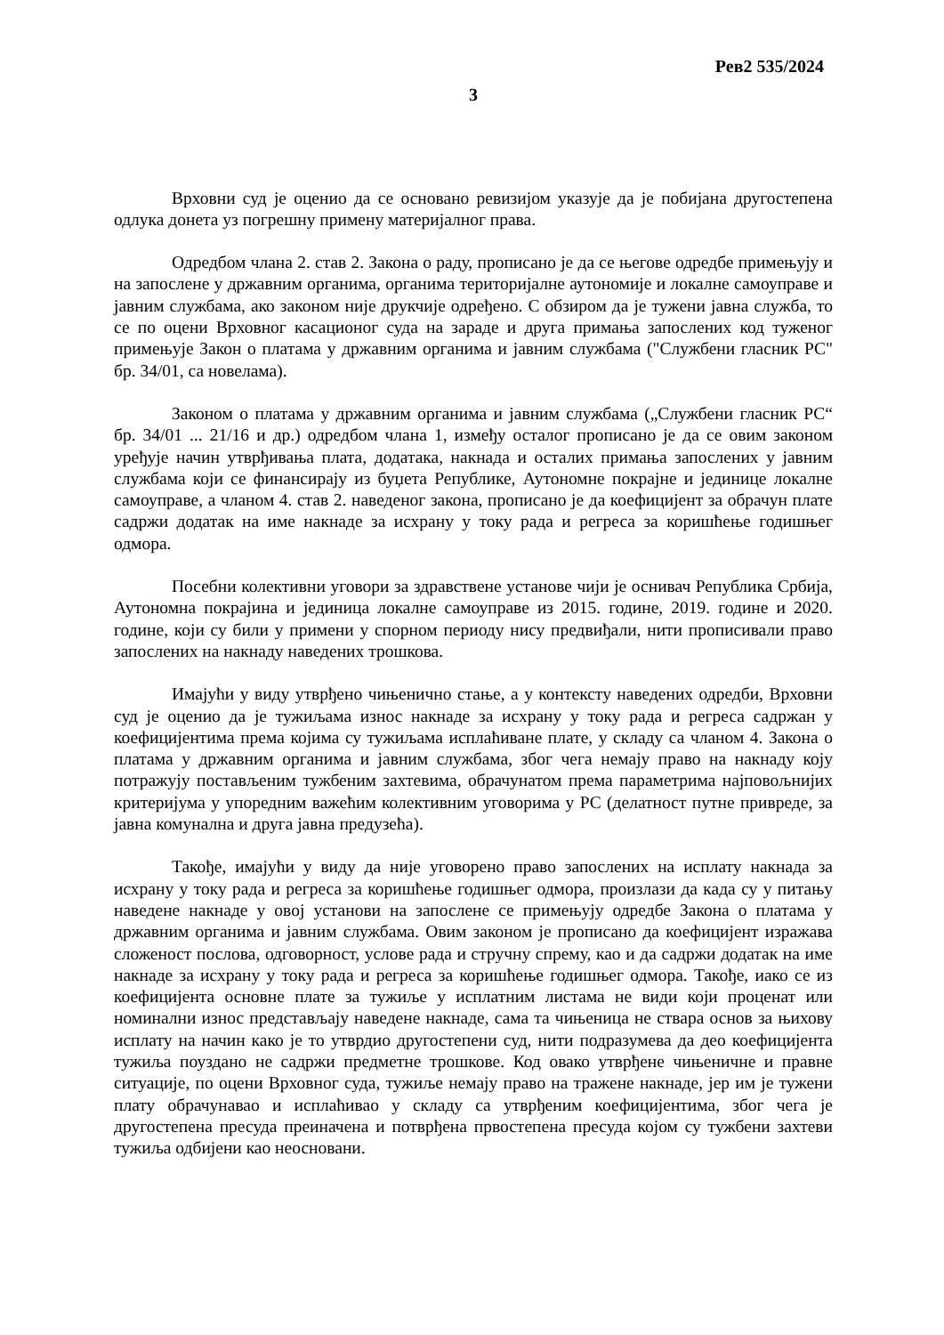Рев2 535/2024
3
Врховни суд је оценио да се основано ревизијом указује да је побијана другостепена одлука донета уз погрешну примену материјалног права.
Одредбом члана 2. став 2. Закона о раду, прописано је да се његове одредбе примењују и на запослене у државним органима, органима територијалне аутономије и локалне самоуправе и јавним службама, ако законом није друкчије одређено. С обзиром да је тужени јавна служба, то се по оцени Врховног касационог суда на зараде и друга примања запослених код туженог примењује Закон о платама у државним органима и јавним службама ("Службени гласник РС" бр. 34/01, са новелама).
Законом о платама у државним органима и јавним службама („Службени гласник РС“ бр. 34/01 ... 21/16 и др.) одредбом члана 1, између осталог прописано је да се овим законом уређује начин утврђивања плата, додатака, накнада и осталих примања запослених у јавним службама који се финансирају из буџета Републике, Аутономне покрајне и јединице локалне самоуправе, а чланом 4. став 2. наведеног закона, прописано је да коефицијент за обрачун плате садржи додатак на име накнаде за исхрану у току рада и регреса за коришћење годишњег одмора.
Посебни колективни уговори за здравствене установе чији је оснивач Република Србија, Аутономна покрајина и јединица локалне самоуправе из 2015. године, 2019. године и 2020. године, који су били у примени у спорном периоду нису предвиђали, нити прописивали право запослених на накнаду наведених трошкова.
Имајући у виду утврђено чињенично стање, а у контексту наведених одредби, Врховни суд је оценио да је тужиљама износ накнаде за исхрану у току рада и регреса садржан у коефицијентима према којима су тужиљама исплаћиване плате, у складу са чланом 4. Закона о платама у државним органима и јавним службама, због чега немају право на накнаду коју потражују постављеним тужбеним захтевима, обрачунатом према параметрима најповољнијих критеријума у упоредним важећим колективним уговорима у РС (делатност путне привреде, за јавна комунална и друга јавна предузећа).
Такође, имајући у виду да није уговорено право запослених на исплату накнада за исхрану у току рада и регреса за коришћење годишњег одмора, произлази да када су у питању наведене накнаде у овој установи на запослене се примењују одредбе Закона о платама у државним органима и јавним службама. Овим законом је прописано да коефицијент изражава сложеност послова, одговорност, услове рада и стручну спрему, као и да садржи додатак на име накнаде за исхрану у току рада и регреса за коришћење годишњег одмора. Такође, иако се из коефицијента основне плате за тужиље у исплатним листама не види који проценат или номинални износ представљају наведене накнаде, сама та чињеница не ствара основ за њихову исплату на начин како је то утврдио другостепени суд, нити подразумева да део коефицијента тужиља поуздано не садржи предметне трошкове. Код овако утврђене чињеничне и правне ситуације, по оцени Врховног суда, тужиље немају право на тражене накнаде, јер им је тужени плату обрачунавао и исплаћивао у складу са утврђеним коефицијентима, због чега је другостепена пресуда преиначена и потврђена првостепена пресуда којом су тужбени захтеви тужиља одбијени као неосновани.